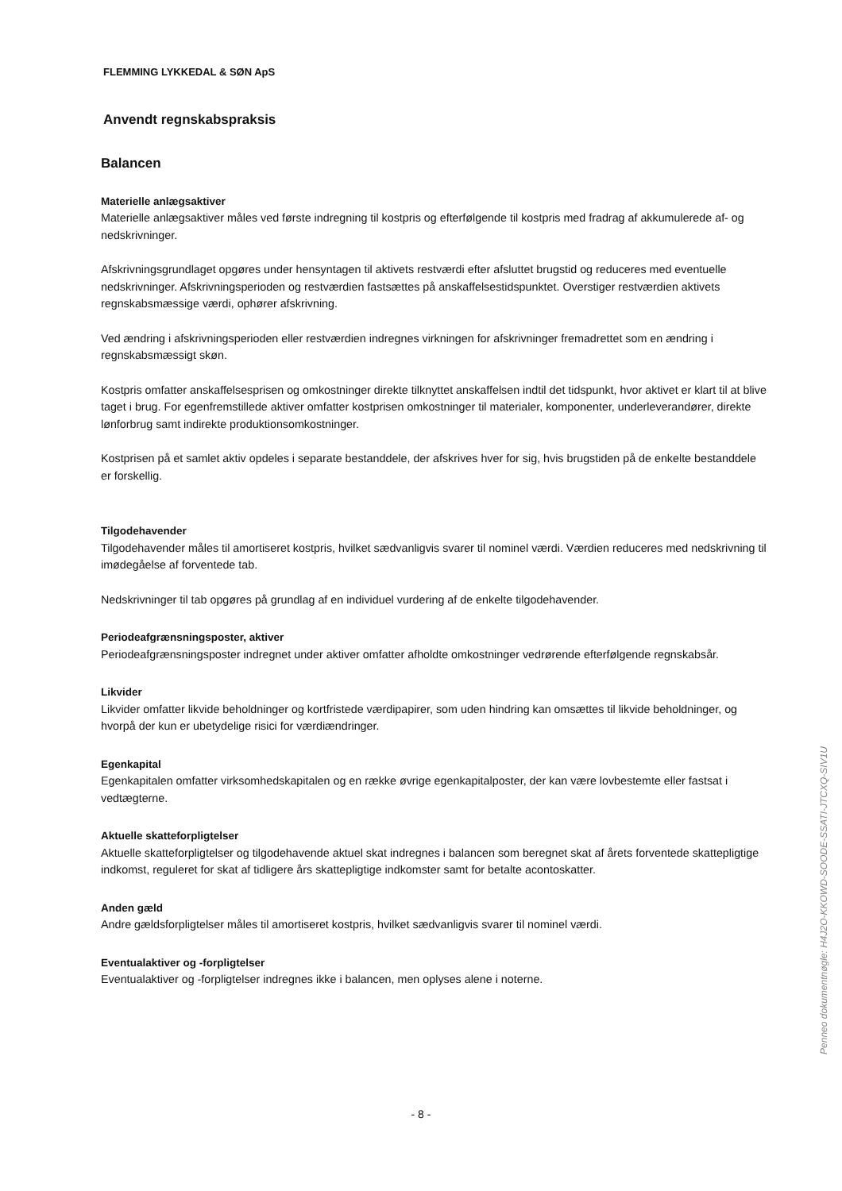FLEMMING LYKKEDAL & SØN ApS
Anvendt regnskabspraksis
Balancen
Materielle anlægsaktiver
Materielle anlægsaktiver måles ved første indregning til kostpris og efterfølgende til kostpris med fradrag af akkumulerede af- og nedskrivninger.
Afskrivningsgrundlaget opgøres under hensyntagen til aktivets restværdi efter afsluttet brugstid og reduceres med eventuelle nedskrivninger. Afskrivningsperioden og restværdien fastsættes på anskaffelsestidspunktet. Overstiger restværdien aktivets regnskabsmæssige værdi, ophører afskrivning.
Ved ændring i afskrivningsperioden eller restværdien indregnes virkningen for afskrivninger fremadrettet som en ændring i regnskabsmæssigt skøn.
Kostpris omfatter anskaffelsesprisen og omkostninger direkte tilknyttet anskaffelsen indtil det tidspunkt, hvor aktivet er klart til at blive taget i brug. For egenfremstillede aktiver omfatter kostprisen omkostninger til materialer, komponenter, underleverandører, direkte lønforbrug samt indirekte produktionsomkostninger.
Kostprisen på et samlet aktiv opdeles i separate bestanddele, der afskrives hver for sig, hvis brugstiden på de enkelte bestanddele er forskellig.
Tilgodehavender
Tilgodehavender måles til amortiseret kostpris, hvilket sædvanligvis svarer til nominel værdi. Værdien reduceres med nedskrivning til imødegåelse af forventede tab.
Nedskrivninger til tab opgøres på grundlag af en individuel vurdering af de enkelte tilgodehavender.
Periodeafgrænsningsposter, aktiver
Periodeafgrænsningsposter indregnet under aktiver omfatter afholdte omkostninger vedrørende efterfølgende regnskabsår.
Likvider
Likvider omfatter likvide beholdninger og kortfristede værdipapirer, som uden hindring kan omsættes til likvide beholdninger, og hvorpå der kun er ubetydelige risici for værdiændringer.
Egenkapital
Egenkapitalen omfatter virksomhedskapitalen og en række øvrige egenkapitalposter, der kan være lovbestemte eller fastsat i vedtægterne.
Aktuelle skatteforpligtelser
Aktuelle skatteforpligtelser og tilgodehavende aktuel skat indregnes i balancen som beregnet skat af årets forventede skattepligtige indkomst, reguleret for skat af tidligere års skattepligtige indkomster samt for betalte acontoskatter.
Anden gæld
Andre gældsforpligtelser måles til amortiseret kostpris, hvilket sædvanligvis svarer til nominel værdi.
Eventualaktiver og -forpligtelser
Eventualaktiver og -forpligtelser indregnes ikke i balancen, men oplyses alene i noterne.
Penneo dokumentnøgle: H4J2O-KKOWD-SOODE-SSATI-JTCXQ-SIV1U
- 8 -